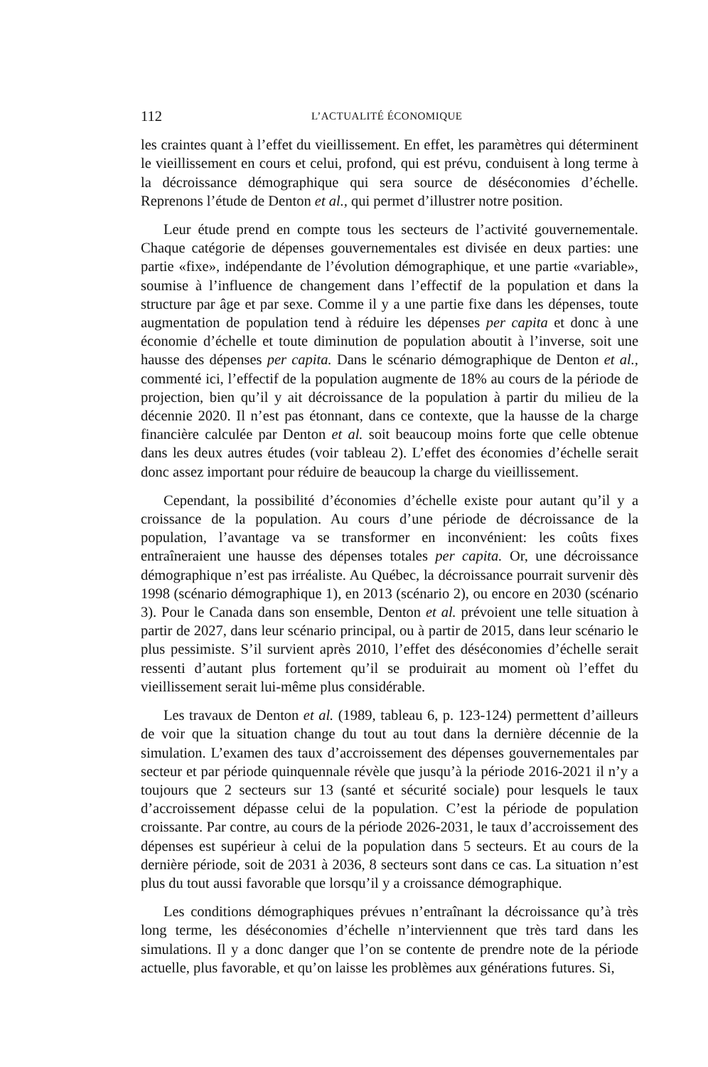112 L’ACTUALITÉ ÉCONOMIQUE
les craintes quant à l’effet du vieillissement. En effet, les paramètres qui déterminent le vieillissement en cours et celui, profond, qui est prévu, conduisent à long terme à la décroissance démographique qui sera source de déséconomies d’échelle. Reprenons l’étude de Denton et al., qui permet d’illustrer notre position.
Leur étude prend en compte tous les secteurs de l’activité gouvernementale. Chaque catégorie de dépenses gouvernementales est divisée en deux parties: une partie «fixe», indépendante de l’évolution démographique, et une partie «variable», soumise à l’influence de changement dans l’effectif de la population et dans la structure par âge et par sexe. Comme il y a une partie fixe dans les dépenses, toute augmentation de population tend à réduire les dépenses per capita et donc à une économie d’échelle et toute diminution de population aboutit à l’inverse, soit une hausse des dépenses per capita. Dans le scénario démographique de Denton et al., commenté ici, l’effectif de la population augmente de 18% au cours de la période de projection, bien qu’il y ait décroissance de la population à partir du milieu de la décennie 2020. Il n’est pas étonnant, dans ce contexte, que la hausse de la charge financière calculée par Denton et al. soit beaucoup moins forte que celle obtenue dans les deux autres études (voir tableau 2). L’effet des économies d’échelle serait donc assez important pour réduire de beaucoup la charge du vieillissement.
Cependant, la possibilité d’économies d’échelle existe pour autant qu’il y a croissance de la population. Au cours d’une période de décroissance de la population, l’avantage va se transformer en inconvénient: les coûts fixes entraîneraient une hausse des dépenses totales per capita. Or, une décroissance démographique n’est pas irréaliste. Au Québec, la décroissance pourrait survenir dès 1998 (scénario démographique 1), en 2013 (scénario 2), ou encore en 2030 (scénario 3). Pour le Canada dans son ensemble, Denton et al. prévoient une telle situation à partir de 2027, dans leur scénario principal, ou à partir de 2015, dans leur scénario le plus pessimiste. S’il survient après 2010, l’effet des déséconomies d’échelle serait ressenti d’autant plus fortement qu’il se produirait au moment où l’effet du vieillissement serait lui-même plus considérable.
Les travaux de Denton et al. (1989, tableau 6, p. 123-124) permettent d’ailleurs de voir que la situation change du tout au tout dans la dernière décennie de la simulation. L’examen des taux d’accroissement des dépenses gouvernementales par secteur et par période quinquennale révèle que jusqu’à la période 2016-2021 il n’y a toujours que 2 secteurs sur 13 (santé et sécurité sociale) pour lesquels le taux d’accroissement dépasse celui de la population. C’est la période de population croissante. Par contre, au cours de la période 2026-2031, le taux d’accroissement des dépenses est supérieur à celui de la population dans 5 secteurs. Et au cours de la dernière période, soit de 2031 à 2036, 8 secteurs sont dans ce cas. La situation n’est plus du tout aussi favorable que lorsqu’il y a croissance démographique.
Les conditions démographiques prévues n’entraînant la décroissance qu’à très long terme, les déséconomies d’échelle n’interviennent que très tard dans les simulations. Il y a donc danger que l’on se contente de prendre note de la période actuelle, plus favorable, et qu’on laisse les problèmes aux générations futures. Si,